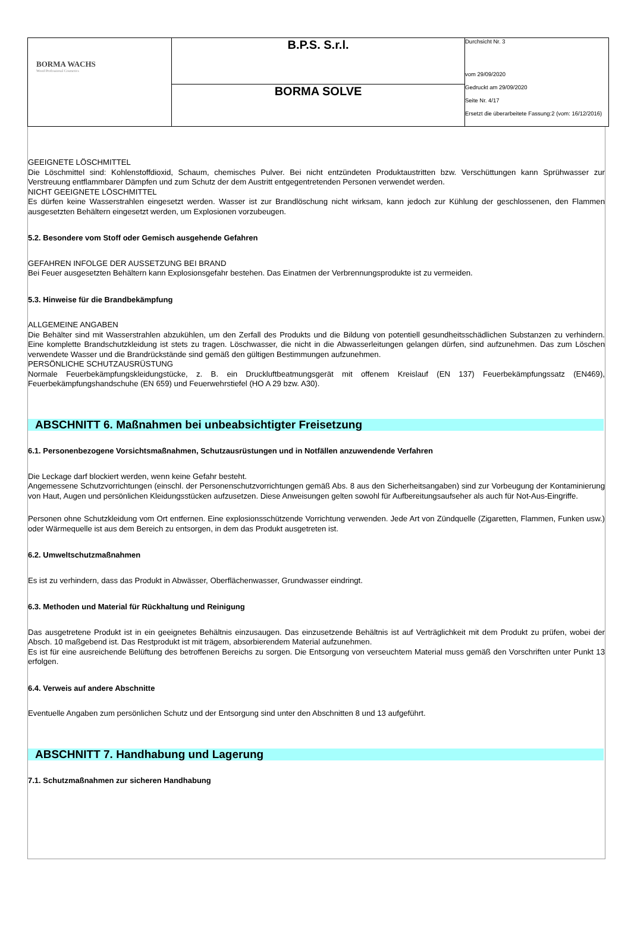| BORMA WACHS Wood Professional Cosmetics | B.P.S. S.r.l. | Durchsicht Nr. 3 vom 29/09/2020 Gedruckt am 29/09/2020 Seite Nr. 4/17 Ersetzt die überarbeitete Fassung:2 (vom: 16/12/2016) |
| | BORMA SOLVE | |
GEEIGNETE LÖSCHMITTEL
Die Löschmittel sind: Kohlenstoffdioxid, Schaum, chemisches Pulver. Bei nicht entzündeten Produktaustritten bzw. Verschüttungen kann Sprühwasser zur Verstreuung entflammbarer Dämpfen und zum Schutz der dem Austritt entgegentretenden Personen verwendet werden.
NICHT GEEIGNETE LÖSCHMITTEL
Es dürfen keine Wasserstrahlen eingesetzt werden. Wasser ist zur Brandlöschung nicht wirksam, kann jedoch zur Kühlung der geschlossenen, den Flammen ausgesetzten Behältern eingesetzt werden, um Explosionen vorzubeugen.
5.2. Besondere vom Stoff oder Gemisch ausgehende Gefahren
GEFAHREN INFOLGE DER AUSSETZUNG BEI BRAND
Bei Feuer ausgesetzten Behältern kann Explosionsgefahr bestehen. Das Einatmen der Verbrennungsprodukte ist zu vermeiden.
5.3. Hinweise für die Brandbekämpfung
ALLGEMEINE ANGABEN
Die Behälter sind mit Wasserstrahlen abzukühlen, um den Zerfall des Produkts und die Bildung von potentiell gesundheitsschädlichen Substanzen zu verhindern. Eine komplette Brandschutzkleidung ist stets zu tragen. Löschwasser, die nicht in die Abwasserleitungen gelangen dürfen, sind aufzunehmen. Das zum Löschen verwendete Wasser und die Brandrückstände sind gemäß den gültigen Bestimmungen aufzunehmen.
PERSÖNLICHE SCHUTZAUSRÜSTUNG
Normale Feuerbekämpfungskleidungstücke, z. B. ein Druckluftbeatmungsgerät mit offenem Kreislauf (EN 137) Feuerbekämpfungssatz (EN469), Feuerbekämpfungshandschuhe (EN 659) und Feuerwehrstiefel (HO A 29 bzw. A30).
ABSCHNITT 6. Maßnahmen bei unbeabsichtigter Freisetzung
6.1. Personenbezogene Vorsichtsmaßnahmen, Schutzausrüstungen und in Notfällen anzuwendende Verfahren
Die Leckage darf blockiert werden, wenn keine Gefahr besteht.
Angemessene Schutzvorrichtungen (einschl. der Personenschutzvorrichtungen gemäß Abs. 8 aus den Sicherheitsangaben) sind zur Vorbeugung der Kontaminierung von Haut, Augen und persönlichen Kleidungsstücken aufzusetzen. Diese Anweisungen gelten sowohl für Aufbereitungsaufseher als auch für Not-Aus-Eingriffe.
Personen ohne Schutzkleidung vom Ort entfernen. Eine explosionsschützende Vorrichtung verwenden. Jede Art von Zündquelle (Zigaretten, Flammen, Funken usw.) oder Wärmequelle ist aus dem Bereich zu entsorgen, in dem das Produkt ausgetreten ist.
6.2. Umweltschutzmaßnahmen
Es ist zu verhindern, dass das Produkt in Abwässer, Oberflächenwasser, Grundwasser eindringt.
6.3. Methoden und Material für Rückhaltung und Reinigung
Das ausgetretene Produkt ist in ein geeignetes Behältnis einzusaugen. Das einzusetzende Behältnis ist auf Verträglichkeit mit dem Produkt zu prüfen, wobei der Absch. 10 maßgebend ist. Das Restprodukt ist mit trägem, absorbierendem Material aufzunehmen.
Es ist für eine ausreichende Belüftung des betroffenen Bereichs zu sorgen. Die Entsorgung von verseuchtem Material muss gemäß den Vorschriften unter Punkt 13 erfolgen.
6.4. Verweis auf andere Abschnitte
Eventuelle Angaben zum persönlichen Schutz und der Entsorgung sind unter den Abschnitten 8 und 13 aufgeführt.
ABSCHNITT 7. Handhabung und Lagerung
7.1. Schutzmaßnahmen zur sicheren Handhabung